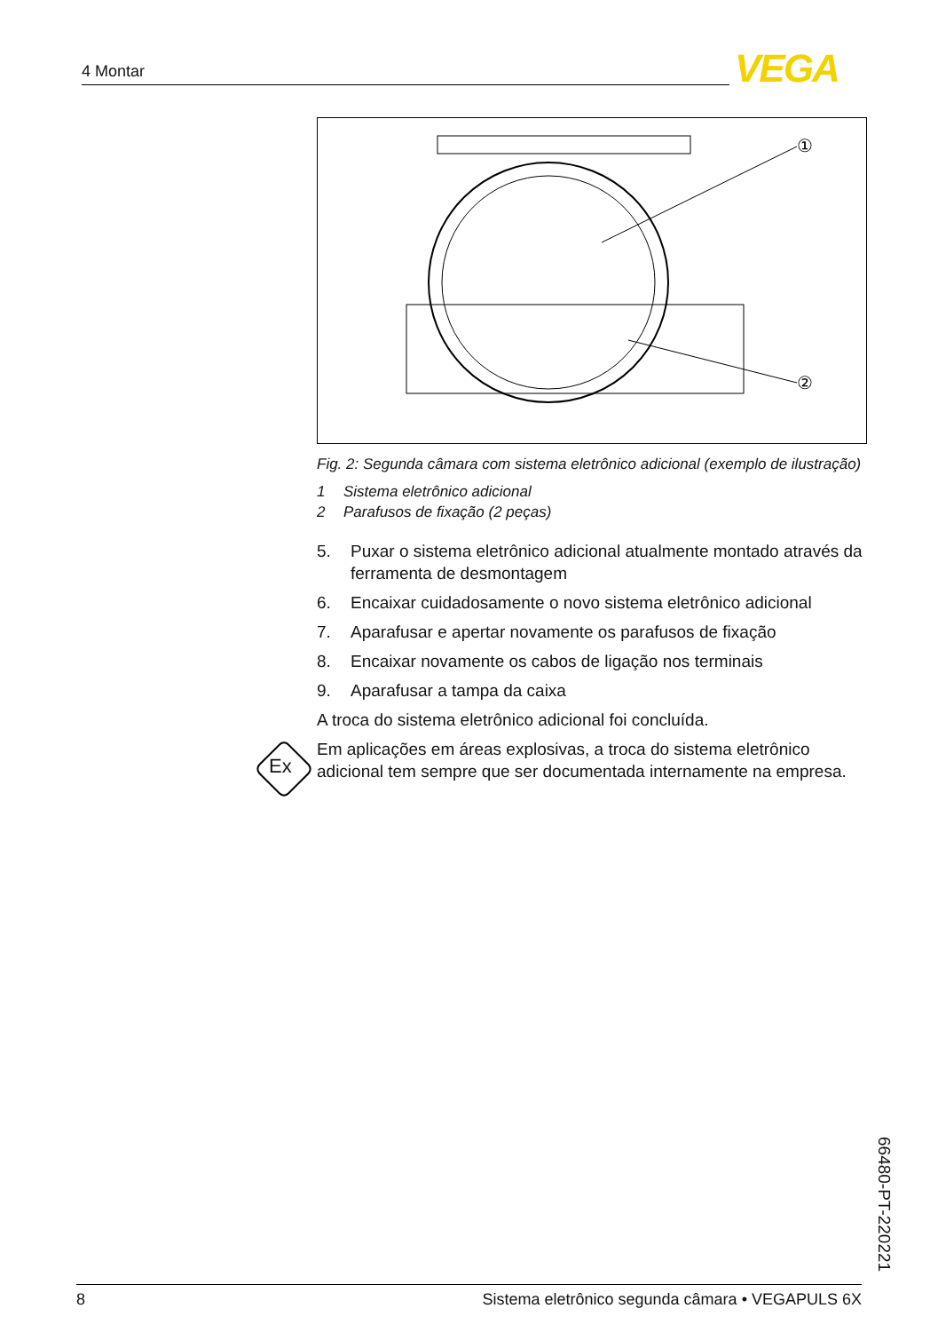4 Montar VEGA
①
②
Fig. 2: Segunda câmara com sistema eletrônico adicional (exemplo de ilustração)
1 Sistema eletrônico adicional
2 Parafusos de fixação (2 peças)
5. Puxar o sistema eletrônico adicional atualmente montado através da ferramenta de desmontagem
6. Encaixar cuidadosamente o novo sistema eletrônico adicional
7. Aparafusar e apertar novamente os parafusos de fixação
8. Encaixar novamente os cabos de ligação nos terminais
9. Aparafusar a tampa da caixa
A troca do sistema eletrônico adicional foi concluída.
Em aplicações em áreas explosivas, a troca do sistema eletrônico adicional tem sempre que ser documentada internamente na empresa.
Ex
66480-PT-220221
8 Sistema eletrônico segunda câmara • VEGAPULS 6X